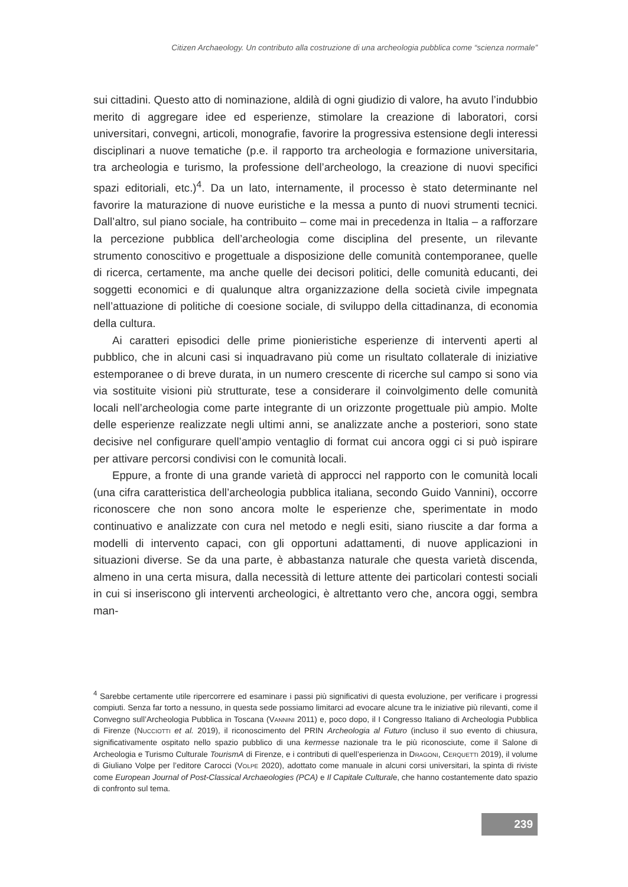Citizen Archaeology. Un contributo alla costruzione di una archeologia pubblica come “scienza normale”
sui cittadini. Questo atto di nominazione, aldilà di ogni giudizio di valore, ha avuto l’indubbio merito di aggregare idee ed esperienze, stimolare la creazione di laboratori, corsi universitari, convegni, articoli, monografie, favorire la progressiva estensione degli interessi disciplinari a nuove tematiche (p.e. il rapporto tra archeologia e formazione universitaria, tra archeologia e turismo, la professione dell’archeologo, la creazione di nuovi specifici spazi editoriali, etc.)<sup>4</sup>. Da un lato, internamente, il processo è stato determinante nel favorire la maturazione di nuove euristiche e la messa a punto di nuovi strumenti tecnici. Dall’altro, sul piano sociale, ha contribuito – come mai in precedenza in Italia – a rafforzare la percezione pubblica dell’archeologia come disciplina del presente, un rilevante strumento conoscitivo e progettuale a disposizione delle comunità contemporanee, quelle di ricerca, certamente, ma anche quelle dei decisori politici, delle comunità educanti, dei soggetti economici e di qualunque altra organizzazione della società civile impegnata nell’attuazione di politiche di coesione sociale, di sviluppo della cittadinanza, di economia della cultura.
Ai caratteri episodici delle prime pionieristiche esperienze di interventi aperti al pubblico, che in alcuni casi si inquadravano più come un risultato collaterale di iniziative estemporanee o di breve durata, in un numero crescente di ricerche sul campo si sono via via sostituite visioni più strutturate, tese a considerare il coinvolgimento delle comunità locali nell’archeologia come parte integrante di un orizzonte progettuale più ampio. Molte delle esperienze realizzate negli ultimi anni, se analizzate anche a posteriori, sono state decisive nel configurare quell’ampio ventaglio di format cui ancora oggi ci si può ispirare per attivare percorsi condivisi con le comunità locali.
Eppure, a fronte di una grande varietà di approcci nel rapporto con le comunità locali (una cifra caratteristica dell’archeologia pubblica italiana, secondo Guido Vannini), occorre riconoscere che non sono ancora molte le esperienze che, sperimentate in modo continuativo e analizzate con cura nel metodo e negli esiti, siano riuscite a dar forma a modelli di intervento capaci, con gli opportuni adattamenti, di nuove applicazioni in situazioni diverse. Se da una parte, è abbastanza naturale che questa varietà discenda, almeno in una certa misura, dalla necessità di letture attente dei particolari contesti sociali in cui si inseriscono gli interventi archeologici, è altrettanto vero che, ancora oggi, sembra man-
<sup>4</sup> Sarebbe certamente utile ripercorrere ed esaminare i passi più significativi di questa evoluzione, per verificare i progressi compiuti. Senza far torto a nessuno, in questa sede possiamo limitarci ad evocare alcune tra le iniziative più rilevanti, come il Convegno sull’Archeologia Pubblica in Toscana (Vannini 2011) e, poco dopo, il I Congresso Italiano di Archeologia Pubblica di Firenze (Nucciotti et al. 2019), il riconoscimento del PRIN Archeologia al Futuro (incluso il suo evento di chiusura, significativamente ospitato nello spazio pubblico di una kermesse nazionale tra le più riconosciute, come il Salone di Archeologia e Turismo Culturale TourismA di Firenze, e i contributi di quell’esperienza in Dragoni, Cerquetti 2019), il volume di Giuliano Volpe per l’editore Carocci (Volpe 2020), adottato come manuale in alcuni corsi universitari, la spinta di riviste come European Journal of Post-Classical Archaeologies (PCA) e Il Capitale Culturale, che hanno costantemente dato spazio di confronto sul tema.
239